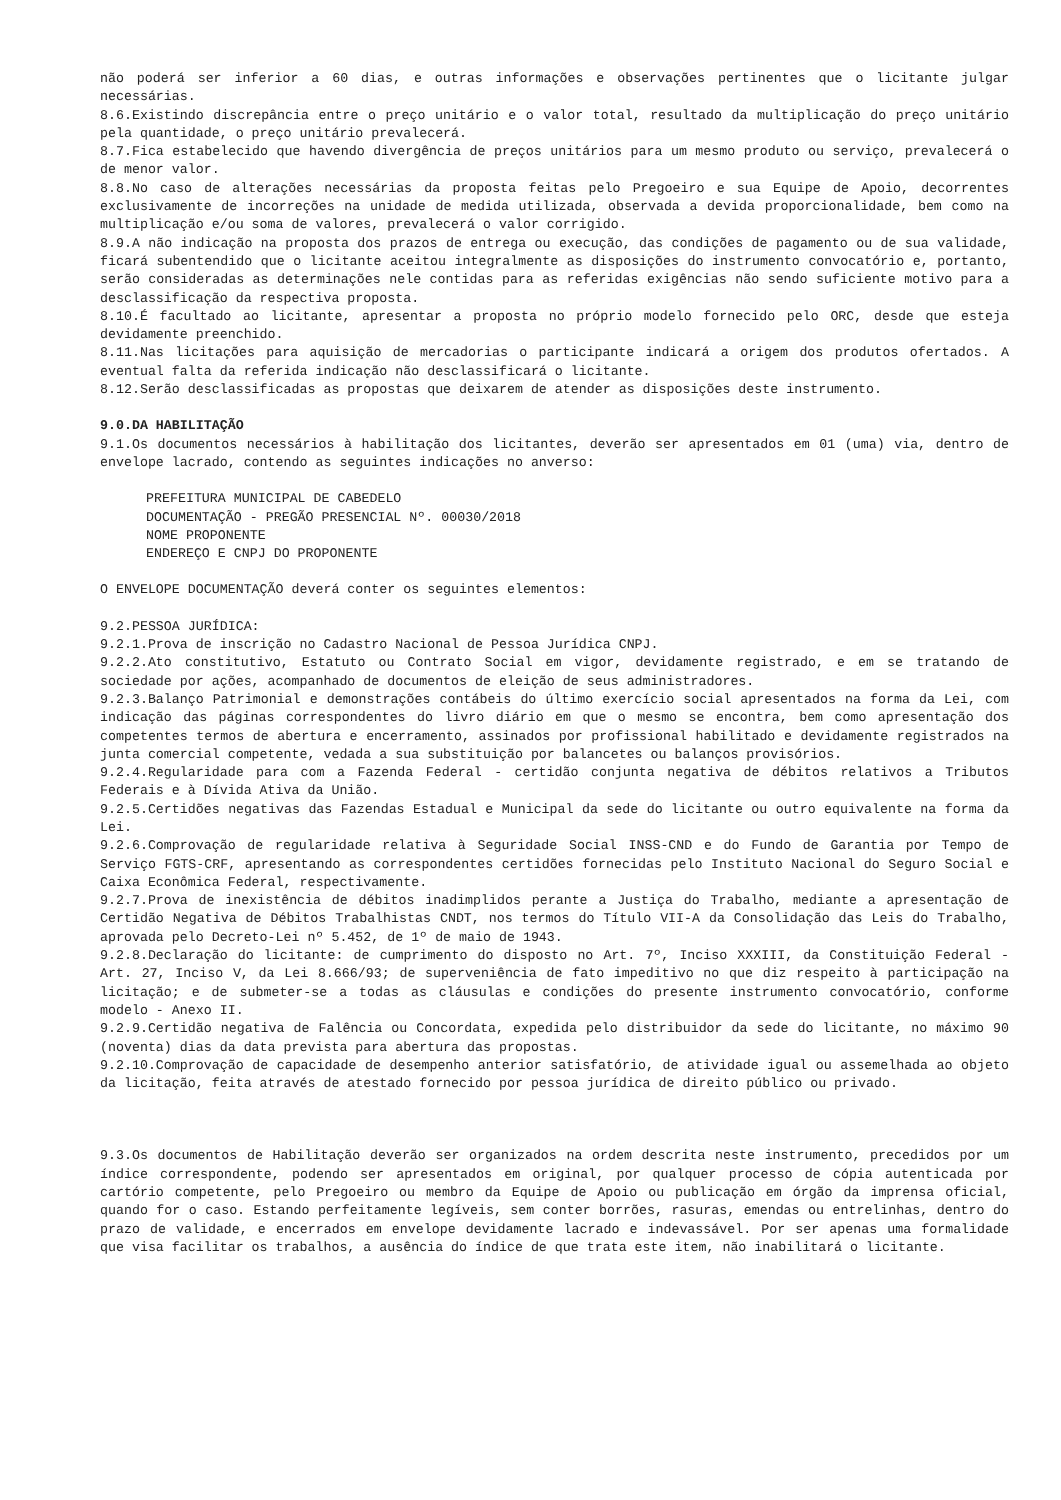não poderá ser inferior a 60 dias, e outras informações e observações pertinentes que o licitante julgar necessárias.
8.6.Existindo discrepância entre o preço unitário e o valor total, resultado da multiplicação do preço unitário pela quantidade, o preço unitário prevalecerá.
8.7.Fica estabelecido que havendo divergência de preços unitários para um mesmo produto ou serviço, prevalecerá o de menor valor.
8.8.No caso de alterações necessárias da proposta feitas pelo Pregoeiro e sua Equipe de Apoio, decorrentes exclusivamente de incorreções na unidade de medida utilizada, observada a devida proporcionalidade, bem como na multiplicação e/ou soma de valores, prevalecerá o valor corrigido.
8.9.A não indicação na proposta dos prazos de entrega ou execução, das condições de pagamento ou de sua validade, ficará subentendido que o licitante aceitou integralmente as disposições do instrumento convocatório e, portanto, serão consideradas as determinações nele contidas para as referidas exigências não sendo suficiente motivo para a desclassificação da respectiva proposta.
8.10.É facultado ao licitante, apresentar a proposta no próprio modelo fornecido pelo ORC, desde que esteja devidamente preenchido.
8.11.Nas licitações para aquisição de mercadorias o participante indicará a origem dos produtos ofertados. A eventual falta da referida indicação não desclassificará o licitante.
8.12.Serão desclassificadas as propostas que deixarem de atender as disposições deste instrumento.
9.0.DA HABILITAÇÃO
9.1.Os documentos necessários à habilitação dos licitantes, deverão ser apresentados em 01 (uma) via, dentro de envelope lacrado, contendo as seguintes indicações no anverso:
PREFEITURA MUNICIPAL DE CABEDELO
DOCUMENTAÇÃO - PREGÃO PRESENCIAL Nº. 00030/2018
NOME PROPONENTE
ENDEREÇO E CNPJ DO PROPONENTE
O ENVELOPE DOCUMENTAÇÃO deverá conter os seguintes elementos:
9.2.PESSOA JURÍDICA:
9.2.1.Prova de inscrição no Cadastro Nacional de Pessoa Jurídica CNPJ.
9.2.2.Ato constitutivo, Estatuto ou Contrato Social em vigor, devidamente registrado, e em se tratando de sociedade por ações, acompanhado de documentos de eleição de seus administradores.
9.2.3.Balanço Patrimonial e demonstrações contábeis do último exercício social apresentados na forma da Lei, com indicação das páginas correspondentes do livro diário em que o mesmo se encontra, bem como apresentação dos competentes termos de abertura e encerramento, assinados por profissional habilitado e devidamente registrados na junta comercial competente, vedada a sua substituição por balancetes ou balanços provisórios.
9.2.4.Regularidade para com a Fazenda Federal - certidão conjunta negativa de débitos relativos a Tributos Federais e à Dívida Ativa da União.
9.2.5.Certidões negativas das Fazendas Estadual e Municipal da sede do licitante ou outro equivalente na forma da Lei.
9.2.6.Comprovação de regularidade relativa à Seguridade Social INSS-CND e do Fundo de Garantia por Tempo de Serviço FGTS-CRF, apresentando as correspondentes certidões fornecidas pelo Instituto Nacional do Seguro Social e Caixa Econômica Federal, respectivamente.
9.2.7.Prova de inexistência de débitos inadimplidos perante a Justiça do Trabalho, mediante a apresentação de Certidão Negativa de Débitos Trabalhistas CNDT, nos termos do Título VII-A da Consolidação das Leis do Trabalho, aprovada pelo Decreto-Lei nº 5.452, de 1º de maio de 1943.
9.2.8.Declaração do licitante: de cumprimento do disposto no Art. 7º, Inciso XXXIII, da Constituição Federal - Art. 27, Inciso V, da Lei 8.666/93; de superveniência de fato impeditivo no que diz respeito à participação na licitação; e de submeter-se a todas as cláusulas e condições do presente instrumento convocatório, conforme modelo - Anexo II.
9.2.9.Certidão negativa de Falência ou Concordata, expedida pelo distribuidor da sede do licitante, no máximo 90 (noventa) dias da data prevista para abertura das propostas.
9.2.10.Comprovação de capacidade de desempenho anterior satisfatório, de atividade igual ou assemelhada ao objeto da licitação, feita através de atestado fornecido por pessoa jurídica de direito público ou privado.
9.3.Os documentos de Habilitação deverão ser organizados na ordem descrita neste instrumento, precedidos por um índice correspondente, podendo ser apresentados em original, por qualquer processo de cópia autenticada por cartório competente, pelo Pregoeiro ou membro da Equipe de Apoio ou publicação em órgão da imprensa oficial, quando for o caso. Estando perfeitamente legíveis, sem conter borrões, rasuras, emendas ou entrelinhas, dentro do prazo de validade, e encerrados em envelope devidamente lacrado e indevassável. Por ser apenas uma formalidade que visa facilitar os trabalhos, a ausência do índice de que trata este item, não inabilitará o licitante.